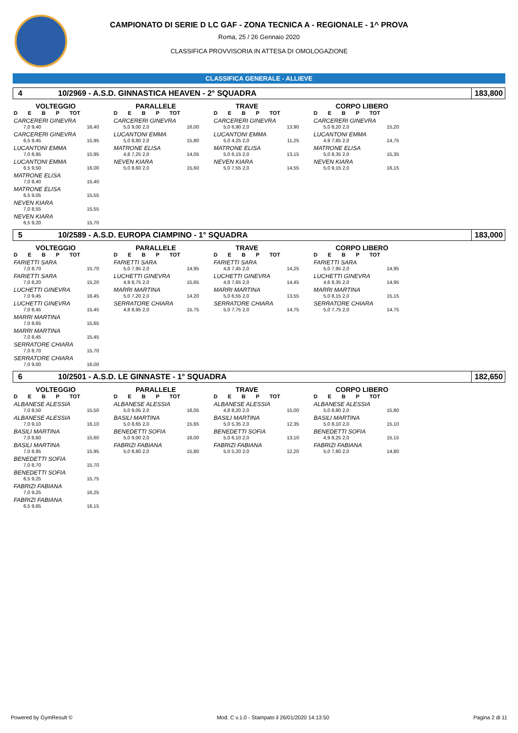CAMPIONATO DI SERIE D LC GAF - ZONA TECNICA A - REGIONALE - 1^ PROVA
Roma, 25 / 26 Gennaio 2020
CLASSIFICA PROVVISORIA IN ATTESA DI OMOLOGAZIONE
CLASSIFICA GENERALE - ALLIEVE
4 10/2969 - A.S.D. GINNASTICA HEAVEN - 2° SQUADRA 183,800
VOLTEGGIO
D E B P TOT
CARCERERI GINEVRA
7,0 9,40 16,40
CARCERERI GINEVRA
6,5 9,45 15,95
LUCANTONI EMMA
7,0 8,95 15,95
LUCANTONI EMMA
6,5 9,50 16,00
MATRONE ELISA
7,0 8,40 15,40
MATRONE ELISA
6,5 9,05 15,55
NEVEN KIARA
7,0 8,55 15,55
NEVEN KIARA
6,5 9,20 15,70
PARALLELE
D E B P TOT
CARCERERI GINEVRA
5,0 9,00 2,0 16,00
LUCANTONI EMMA
5,0 8,80 2,0 15,80
MATRONE ELISA
4,8 7,25 2,0 14,05
NEVEN KIARA
5,0 8,60 2,0 15,60
TRAVE
D E B P TOT
CARCERERI GINEVRA
5,0 6,90 2,0 13,90
LUCANTONI EMMA
5,0 4,25 2,0 11,25
MATRONE ELISA
5,0 6,15 2,0 13,15
NEVEN KIARA
5,0 7,55 2,0 14,55
CORPO LIBERO
D E B P TOT
CARCERERI GINEVRA
5,0 8,20 2,0 15,20
LUCANTONI EMMA
4,9 7,85 2,0 14,75
MATRONE ELISA
5,0 8,35 2,0 15,35
NEVEN KIARA
5,0 9,15 2,0 16,15
5 10/2589 - A.S.D. EUROPA CIAMPINO - 1° SQUADRA 183,000
VOLTEGGIO
D E B P TOT
FARIETTI SARA
7,0 8,70 15,70
FARIETTI SARA
7,0 8,20 15,20
LUCHETTI GINEVRA
7,0 9,45 16,45
LUCHETTI GINEVRA
7,0 8,45 15,45
MARRI MARTINA
7,0 8,65 15,65
MARRI MARTINA
7,0 8,45 15,45
SERRATORE CHIARA
7,0 8,70 15,70
SERRATORE CHIARA
7,0 9,00 16,00
PARALLELE
D E B P TOT
FARIETTI SARA
5,0 7,95 2,0 14,95
LUCHETTI GINEVRA
4,9 8,75 2,0 15,65
MARRI MARTINA
5,0 7,20 2,0 14,20
SERRATORE CHIARA
4,8 8,95 2,0 15,75
TRAVE
D E B P TOT
FARIETTI SARA
4,8 7,45 2,0 14,25
LUCHETTI GINEVRA
4,8 7,65 2,0 14,45
MARRI MARTINA
5,0 6,55 2,0 13,55
SERRATORE CHIARA
5,0 7,75 2,0 14,75
CORPO LIBERO
D E B P TOT
FARIETTI SARA
5,0 7,95 2,0 14,95
LUCHETTI GINEVRA
4,6 8,35 2,0 14,95
MARRI MARTINA
5,0 8,15 2,0 15,15
SERRATORE CHIARA
5,0 7,75 2,0 14,75
6 10/2501 - A.S.D. LE GINNASTE - 1° SQUADRA 182,650
VOLTEGGIO
D E B P TOT
ALBANESE ALESSIA
7,0 8,50 15,50
ALBANESE ALESSIA
7,0 9,10 16,10
BASILI MARTINA
7,0 8,60 15,60
BASILI MARTINA
7,0 8,95 15,95
BENEDETTI SOFIA
7,0 8,70 15,70
BENEDETTI SOFIA
6,5 9,25 15,75
FABRIZI FABIANA
7,0 9,25 16,25
FABRIZI FABIANA
6,5 9,65 16,15
PARALLELE
D E B P TOT
ALBANESE ALESSIA
5,0 9,05 2,0 16,05
BASILI MARTINA
5,0 8,65 2,0 15,65
BENEDETTI SOFIA
5,0 9,00 2,0 16,00
FABRIZI FABIANA
5,0 8,80 2,0 15,80
TRAVE
D E B P TOT
ALBANESE ALESSIA
4,8 8,20 2,0 15,00
BASILI MARTINA
5,0 5,35 2,0 12,35
BENEDETTI SOFIA
5,0 6,10 2,0 13,10
FABRIZI FABIANA
5,0 5,20 2,0 12,20
CORPO LIBERO
D E B P TOT
ALBANESE ALESSIA
5,0 8,80 2,0 15,80
BASILI MARTINA
5,0 8,10 2,0 15,10
BENEDETTI SOFIA
4,9 8,25 2,0 15,15
FABRIZI FABIANA
5,0 7,80 2,0 14,80
Powered by GymResult © Mod. C v.1.0 - Stampato il 26/01/2020 14:13:50 Pagina 2 di 11